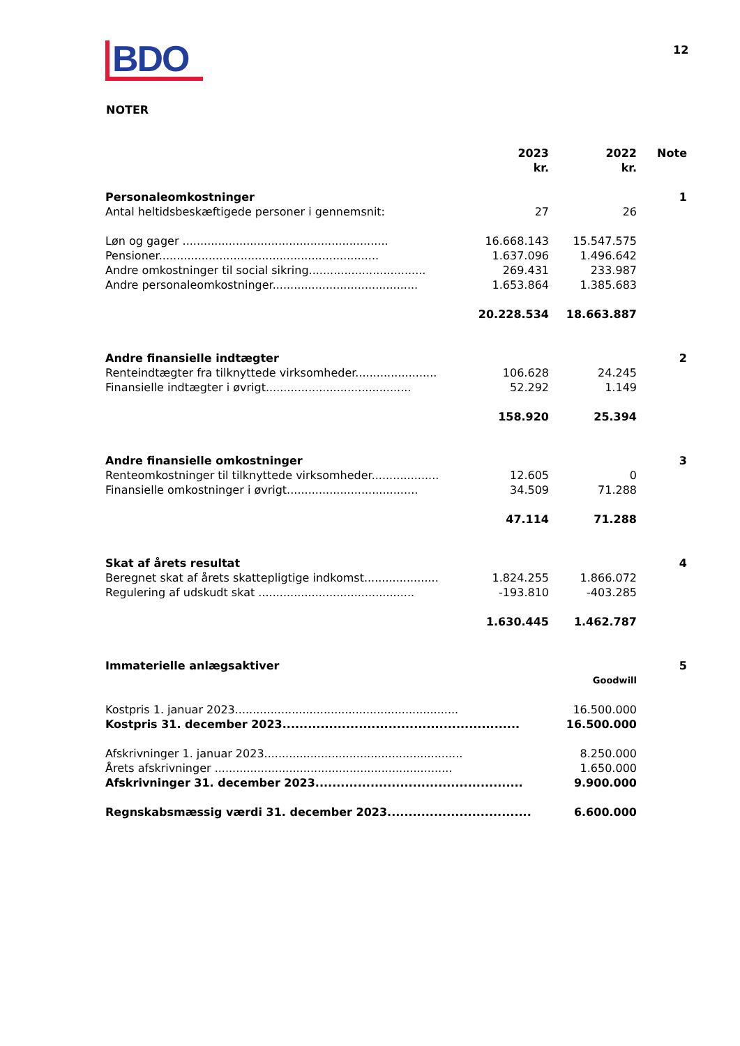12
BDO
NOTER
| | 2023 kr. | 2022 kr. | Note |
| Personaleomkostninger | | | 1 |
| Antal heltidsbeskæftigede personer i gennemsnit: | 27 | 26 | |
| Løn og gager .......................................................... | 16.668.143 | 15.547.575 | |
| Pensioner.............................................................. | 1.637.096 | 1.496.642 | |
| Andre omkostninger til social sikring................................. | 269.431 | 233.987 | |
| Andre personaleomkostninger......................................... | 1.653.864 | 1.385.683 | |
| | 20.228.534 | 18.663.887 | |
| Andre finansielle indtægter | | | 2 |
| Renteindtægter fra tilknyttede virksomheder....................... | 106.628 | 24.245 | |
| Finansielle indtægter i øvrigt......................................... | 52.292 | 1.149 | |
| | 158.920 | 25.394 | |
| Andre finansielle omkostninger | | | 3 |
| Renteomkostninger til tilknyttede virksomheder................... | 12.605 | 0 | |
| Finansielle omkostninger i øvrigt..................................... | 34.509 | 71.288 | |
| | 47.114 | 71.288 | |
| Skat af årets resultat | | | 4 |
| Beregnet skat af årets skattepligtige indkomst..................... | 1.824.255 | 1.866.072 | |
| Regulering af udskudt skat ............................................ | -193.810 | -403.285 | |
| | 1.630.445 | 1.462.787 | |
| Immaterielle anlægsaktiver | | | 5 |
| | | Goodwill | |
| Kostpris 1. januar 2023............................................................... | | 16.500.000 | |
| Kostpris 31. december 2023........................................................ | | 16.500.000 | |
| Afskrivninger 1. januar 2023........................................................ | | 8.250.000 | |
| Årets afskrivninger ................................................................... | | 1.650.000 | |
| Afskrivninger 31. december 2023................................................. | | 9.900.000 | |
| Regnskabsmæssig værdi 31. december 2023.................................. | | 6.600.000 | |